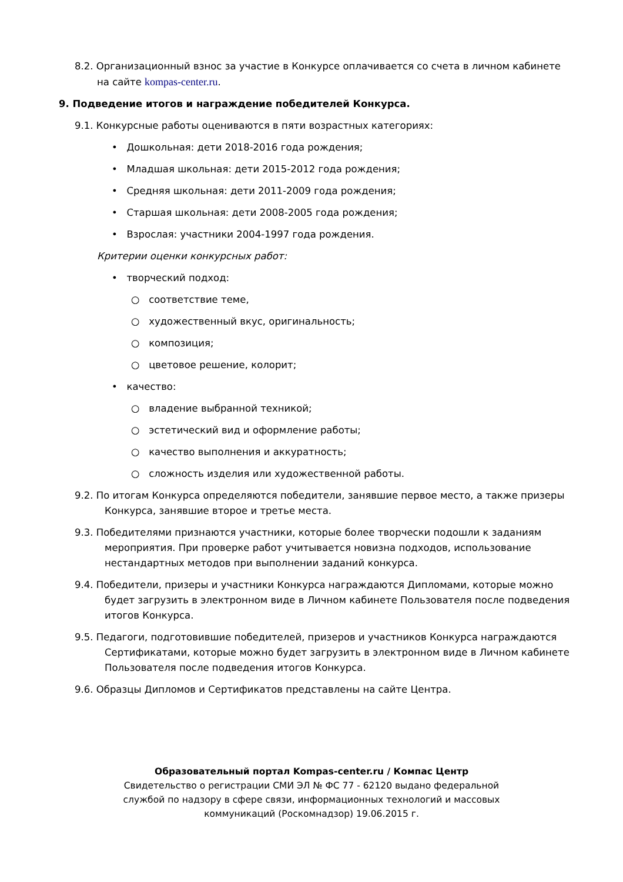8.2. Организационный взнос за участие в Конкурсе оплачивается со счета в личном кабинете на сайте kompas-center.ru.
9. Подведение итогов и награждение победителей Конкурса.
9.1. Конкурсные работы оцениваются в пяти возрастных категориях:
• Дошкольная: дети 2018-2016 года рождения;
• Младшая школьная: дети 2015-2012 года рождения;
• Средняя школьная: дети 2011-2009 года рождения;
• Старшая школьная: дети 2008-2005 года рождения;
• Взрослая: участники 2004-1997 года рождения.
Критерии оценки конкурсных работ:
• творческий подход:
○ соответствие теме,
○ художественный вкус, оригинальность;
○ композиция;
○ цветовое решение, колорит;
• качество:
○ владение выбранной техникой;
○ эстетический вид и оформление работы;
○ качество выполнения и аккуратность;
○ сложность изделия или художественной работы.
9.2. По итогам Конкурса определяются победители, занявшие первое место, а также призеры Конкурса, занявшие второе и третье места.
9.3. Победителями признаются участники, которые более творчески подошли к заданиям мероприятия. При проверке работ учитывается новизна подходов, использование нестандартных методов при выполнении заданий конкурса.
9.4. Победители, призеры и участники Конкурса награждаются Дипломами, которые можно будет загрузить в электронном виде в Личном кабинете Пользователя после подведения итогов Конкурса.
9.5. Педагоги, подготовившие победителей, призеров и участников Конкурса награждаются Сертификатами, которые можно будет загрузить в электронном виде в Личном кабинете Пользователя после подведения итогов Конкурса.
9.6. Образцы Дипломов и Сертификатов представлены на сайте Центра.
Образовательный портал Kompas-center.ru / Компас Центр
Свидетельство о регистрации СМИ ЭЛ № ФС 77 - 62120 выдано федеральной
службой по надзору в сфере связи, информационных технологий и массовых
коммуникаций (Роскомнадзор) 19.06.2015 г.